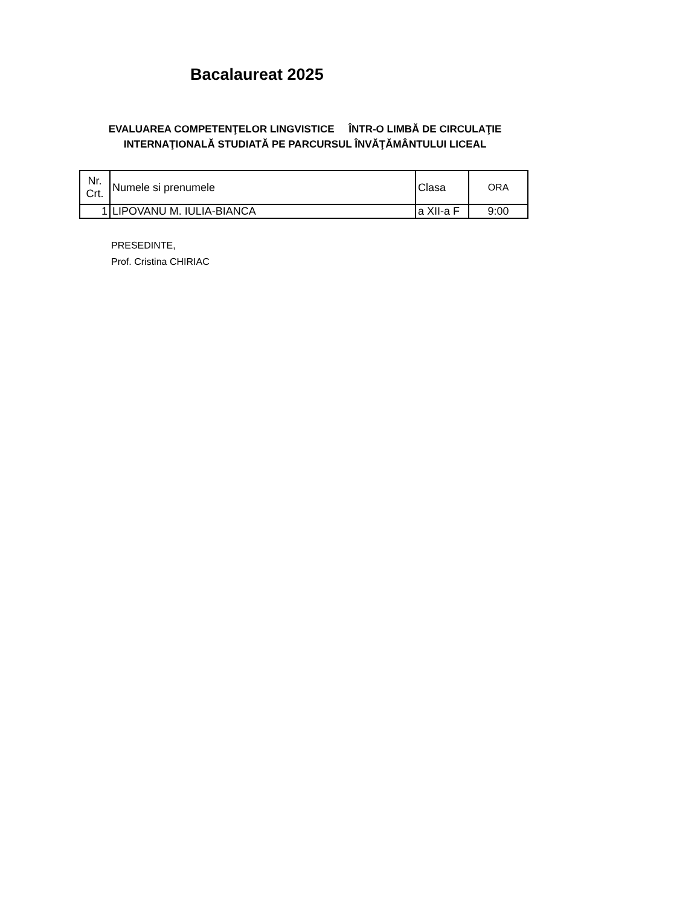Bacalaureat 2025
EVALUAREA COMPETENŢELOR LINGVISTICE ÎNTR-O LIMBĂ DE CIRCULAŢIE INTERNAŢIONALĂ STUDIATĂ PE PARCURSUL ÎNVĂŢĂMÂNTULUI LICEAL
| Nr. Crt. | Numele si prenumele | Clasa | ORA |
| 1 | LIPOVANU M. IULIA-BIANCA | a XII-a F | 9:00 |
PRESEDINTE,
Prof. Cristina CHIRIAC